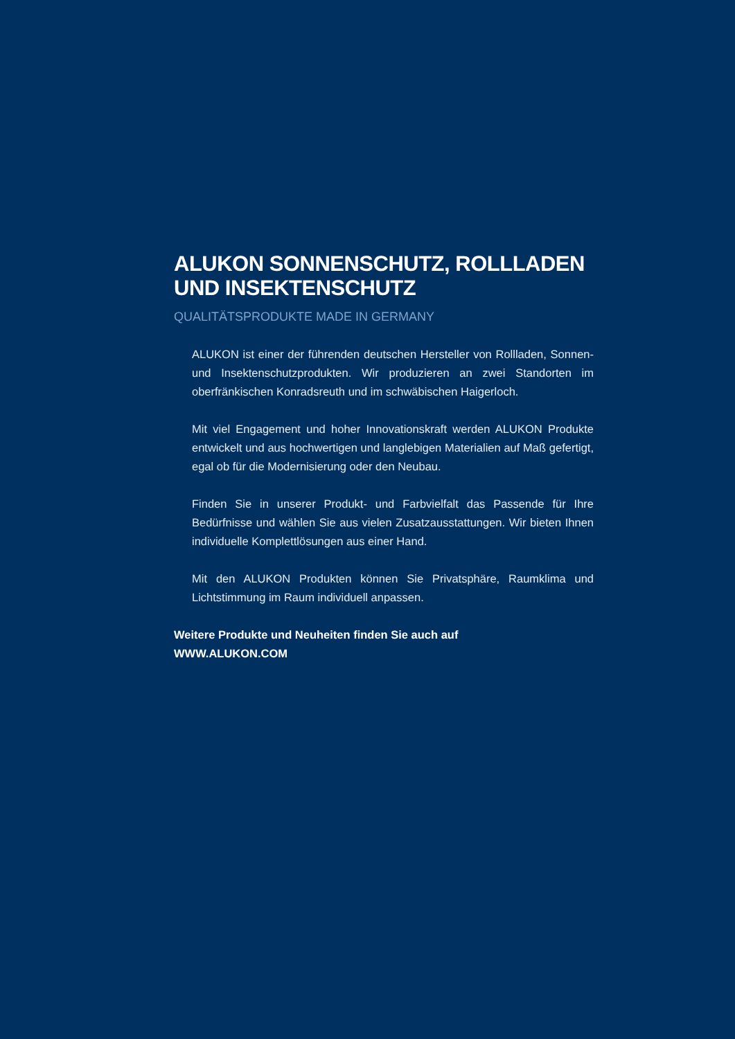ALUKON SONNENSCHUTZ, ROLLLADEN UND INSEKTENSCHUTZ
QUALITÄTSPRODUKTE MADE IN GERMANY
ALUKON ist einer der führenden deutschen Hersteller von Rollladen, Sonnen- und Insektenschutzprodukten. Wir produzieren an zwei Standorten im oberfränkischen Konradsreuth und im schwäbischen Haigerloch.
Mit viel Engagement und hoher Innovationskraft werden ALUKON Produkte entwickelt und aus hochwertigen und langlebigen Materialien auf Maß gefertigt, egal ob für die Modernisierung oder den Neubau.
Finden Sie in unserer Produkt- und Farbvielfalt das Passende für Ihre Bedürfnisse und wählen Sie aus vielen Zusatzausstattungen. Wir bieten Ihnen individuelle Komplettlösungen aus einer Hand.
Mit den ALUKON Produkten können Sie Privatsphäre, Raumklima und Lichtstimmung im Raum individuell anpassen.
Weitere Produkte und Neuheiten finden Sie auch auf
WWW.ALUKON.COM